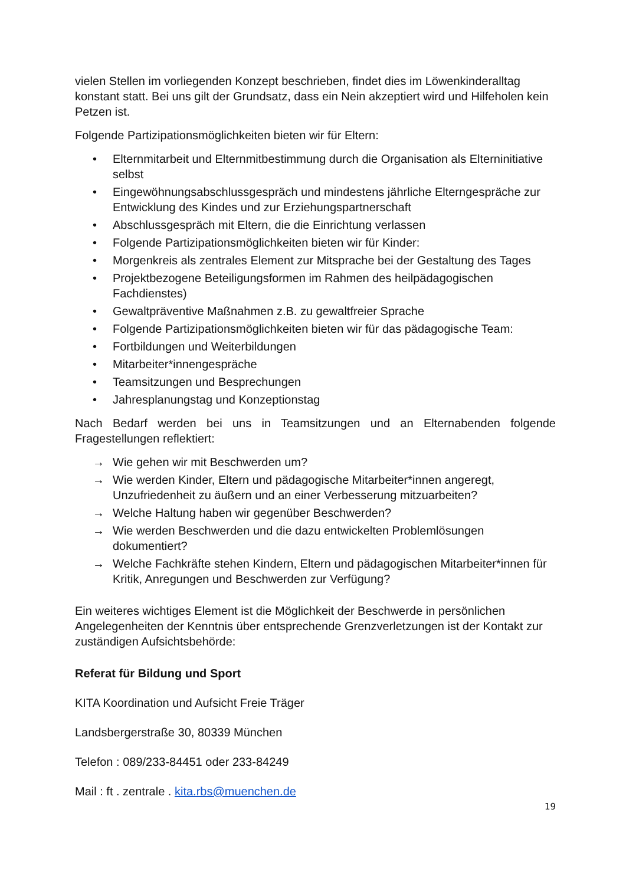vielen Stellen im vorliegenden Konzept beschrieben, findet dies im Löwenkinderalltag konstant statt. Bei uns gilt der Grundsatz, dass ein Nein akzeptiert wird und Hilfeholen kein Petzen ist.
Folgende Partizipationsmöglichkeiten bieten wir für Eltern:
• Elternmitarbeit und Elternmitbestimmung durch die Organisation als Elterninitiative selbst
• Eingewöhnungsabschlussgespräch und mindestens jährliche Elterngespräche zur Entwicklung des Kindes und zur Erziehungspartnerschaft
• Abschlussgespräch mit Eltern, die die Einrichtung verlassen
• Folgende Partizipationsmöglichkeiten bieten wir für Kinder:
• Morgenkreis als zentrales Element zur Mitsprache bei der Gestaltung des Tages
• Projektbezogene Beteiligungsformen im Rahmen des heilpädagogischen Fachdienstes)
• Gewaltpräventive Maßnahmen z.B. zu gewaltfreier Sprache
• Folgende Partizipationsmöglichkeiten bieten wir für das pädagogische Team:
• Fortbildungen und Weiterbildungen
• Mitarbeiter*innengespräche
• Teamsitzungen und Besprechungen
• Jahresplanungstag und Konzeptionstag
Nach Bedarf werden bei uns in Teamsitzungen und an Elternabenden folgende Fragestellungen reflektiert:
→ Wie gehen wir mit Beschwerden um?
→ Wie werden Kinder, Eltern und pädagogische Mitarbeiter*innen angeregt, Unzufriedenheit zu äußern und an einer Verbesserung mitzuarbeiten?
→ Welche Haltung haben wir gegenüber Beschwerden?
→ Wie werden Beschwerden und die dazu entwickelten Problemlösungen dokumentiert?
→ Welche Fachkräfte stehen Kindern, Eltern und pädagogischen Mitarbeiter*innen für Kritik, Anregungen und Beschwerden zur Verfügung?
Ein weiteres wichtiges Element ist die Möglichkeit der Beschwerde in persönlichen Angelegenheiten der Kenntnis über entsprechende Grenzverletzungen ist der Kontakt zur zuständigen Aufsichtsbehörde:
Referat für Bildung und Sport
KITA Koordination und Aufsicht Freie Träger
Landsbergerstraße 30, 80339 München
Telefon : 089/233-84451 oder 233-84249
Mail : ft . zentrale . kita.rbs@muenchen.de
19